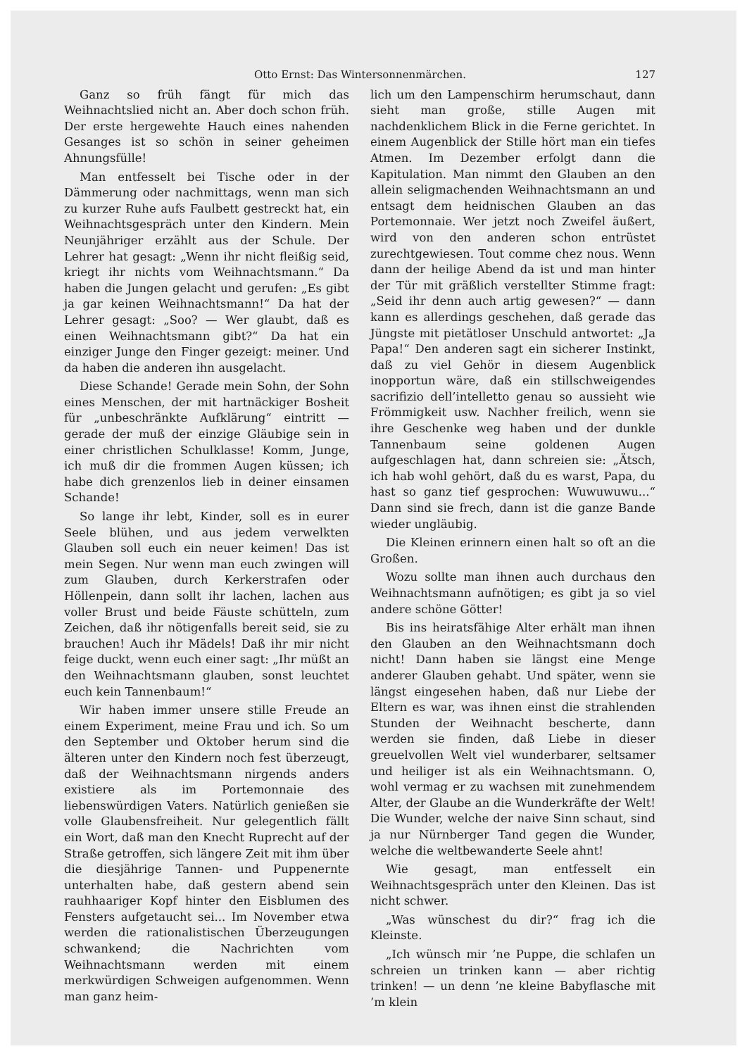Otto Ernst: Das Wintersonnenmärchen. 127
Ganz so früh fängt für mich das Weihnachtslied nicht an. Aber doch schon früh. Der erste hergewehte Hauch eines nahenden Gesanges ist so schön in seiner geheimen Ahnungsfülle!
Man entfesselt bei Tische oder in der Dämmerung oder nachmittags, wenn man sich zu kurzer Ruhe aufs Faulbett gestreckt hat, ein Weihnachtsgespräch unter den Kindern. Mein Neunjähriger erzählt aus der Schule. Der Lehrer hat gesagt: „Wenn ihr nicht fleißig seid, kriegt ihr nichts vom Weihnachtsmann.“ Da haben die Jungen gelacht und gerufen: „Es gibt ja gar keinen Weihnachtsmann!“ Da hat der Lehrer gesagt: „Soo? — Wer glaubt, daß es einen Weihnachtsmann gibt?“ Da hat ein einziger Junge den Finger gezeigt: meiner. Und da haben die anderen ihn ausgelacht.
Diese Schande! Gerade mein Sohn, der Sohn eines Menschen, der mit hartnäckiger Bosheit für „unbeschränkte Aufklärung“ eintritt — gerade der muß der einzige Gläubige sein in einer christlichen Schulklasse! Komm, Junge, ich muß dir die frommen Augen küssen; ich habe dich grenzenlos lieb in deiner einsamen Schande!
So lange ihr lebt, Kinder, soll es in eurer Seele blühen, und aus jedem verwelkten Glauben soll euch ein neuer keimen! Das ist mein Segen. Nur wenn man euch zwingen will zum Glauben, durch Kerkerstrafen oder Höllenpein, dann sollt ihr lachen, lachen aus voller Brust und beide Fäuste schütteln, zum Zeichen, daß ihr nötigenfalls bereit seid, sie zu brauchen! Auch ihr Mädels! Daß ihr mir nicht feige duckt, wenn euch einer sagt: „Ihr müßt an den Weihnachtsmann glauben, sonst leuchtet euch kein Tannenbaum!“
Wir haben immer unsere stille Freude an einem Experiment, meine Frau und ich. So um den September und Oktober herum sind die älteren unter den Kindern noch fest überzeugt, daß der Weihnachtsmann nirgends anders existiere als im Portemonnaie des liebenswürdigen Vaters. Natürlich genießen sie volle Glaubensfreiheit. Nur gelegentlich fällt ein Wort, daß man den Knecht Ruprecht auf der Straße getroffen, sich längere Zeit mit ihm über die diesjährige Tannen- und Puppenernte unterhalten habe, daß gestern abend sein rauhhaariger Kopf hinter den Eisblumen des Fensters aufgetaucht sei... Im November etwa werden die rationalistischen Überzeugungen schwankend; die Nachrichten vom Weihnachtsmann werden mit einem merkwürdigen Schweigen aufgenommen. Wenn man ganz heim-
lich um den Lampenschirm herumschaut, dann sieht man große, stille Augen mit nachdenklichem Blick in die Ferne gerichtet. In einem Augenblick der Stille hört man ein tiefes Atmen. Im Dezember erfolgt dann die Kapitulation. Man nimmt den Glauben an den allein seligmachenden Weihnachtsmann an und entsagt dem heidnischen Glauben an das Portemonnaie. Wer jetzt noch Zweifel äußert, wird von den anderen schon entrüstet zurechtgewiesen. Tout comme chez nous. Wenn dann der heilige Abend da ist und man hinter der Tür mit gräßlich verstellter Stimme fragt: „Seid ihr denn auch artig gewesen?“ — dann kann es allerdings geschehen, daß gerade das Jüngste mit pietätloser Unschuld antwortet: „Ja Papa!“ Den anderen sagt ein sicherer Instinkt, daß zu viel Gehör in diesem Augenblick inopportun wäre, daß ein stillschweigendes sacrifizio dell’intelletto genau so aussieht wie Frömmigkeit usw. Nachher freilich, wenn sie ihre Geschenke weg haben und der dunkle Tannenbaum seine goldenen Augen aufgeschlagen hat, dann schreien sie: „Ätsch, ich hab wohl gehört, daß du es warst, Papa, du hast so ganz tief gesprochen: Wuwuwuwu...“ Dann sind sie frech, dann ist die ganze Bande wieder ungläubig.
Die Kleinen erinnern einen halt so oft an die Großen.
Wozu sollte man ihnen auch durchaus den Weihnachtsmann aufnötigen; es gibt ja so viel andere schöne Götter!
Bis ins heiratsfähige Alter erhält man ihnen den Glauben an den Weihnachtsmann doch nicht! Dann haben sie längst eine Menge anderer Glauben gehabt. Und später, wenn sie längst eingesehen haben, daß nur Liebe der Eltern es war, was ihnen einst die strahlenden Stunden der Weihnacht bescherte, dann werden sie finden, daß Liebe in dieser greuelvollen Welt viel wunderbarer, seltsamer und heiliger ist als ein Weihnachtsmann. O, wohl vermag er zu wachsen mit zunehmendem Alter, der Glaube an die Wunderkräfte der Welt! Die Wunder, welche der naive Sinn schaut, sind ja nur Nürnberger Tand gegen die Wunder, welche die weltbewanderte Seele ahnt!
Wie gesagt, man entfesselt ein Weihnachtsgespräch unter den Kleinen. Das ist nicht schwer.
„Was wünschest du dir?“ frag ich die Kleinste.
„Ich wünsch mir ’ne Puppe, die schlafen un schreien un trinken kann — aber richtig trinken! — un denn ’ne kleine Babyflasche mit ’m klein